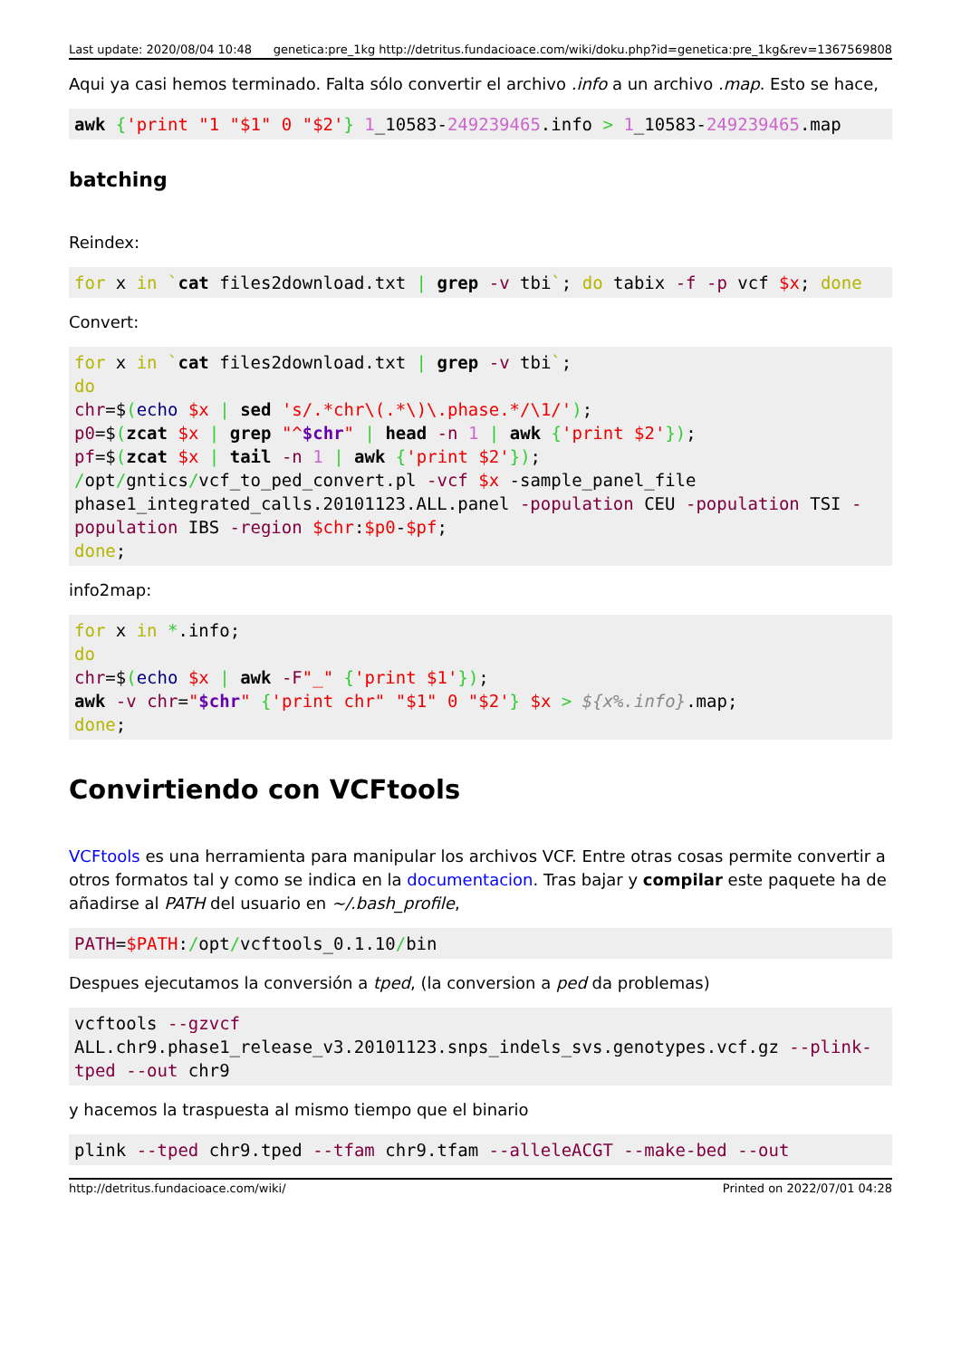Last update: 2020/08/04 10:48 genetica:pre_1kg http://detritus.fundacioace.com/wiki/doku.php?id=genetica:pre_1kg&rev=1367569808
Aqui ya casi hemos terminado. Falta sólo convertir el archivo .info a un archivo .map. Esto se hace,
awk {'print "1 "$1" 0 "$2'} 1_10583-249239465.info > 1_10583-249239465.map
batching
Reindex:
for x in `cat files2download.txt | grep -v tbi`; do tabix -f -p vcf $x; done
Convert:
for x in `cat files2download.txt | grep -v tbi`;
do
chr=$(echo $x | sed 's/.*chr\(.*\)\.phase.*/\1/');
p0=$(zcat $x | grep "^$chr" | head -n 1 | awk {'print $2'});
pf=$(zcat $x | tail -n 1 | awk {'print $2'});
/opt/gntics/vcf_to_ped_convert.pl -vcf $x -sample_panel_file phase1_integrated_calls.20101123.ALL.panel -population CEU -population TSI -population IBS -region $chr:$p0-$pf;
done;
info2map:
for x in *.info;
do
chr=$(echo $x | awk -F"_" {'print $1'});
awk -v chr="$chr" {'print chr" "$1" 0 "$2'} $x > ${x%.info}.map;
done;
Convirtiendo con VCFtools
VCFtools es una herramienta para manipular los archivos VCF. Entre otras cosas permite convertir a otros formatos tal y como se indica en la documentacion. Tras bajar y compilar este paquete ha de añadirse al PATH del usuario en ~/.bash_profile,
PATH=$PATH:/opt/vcftools_0.1.10/bin
Despues ejecutamos la conversión a tped, (la conversion a ped da problemas)
vcftools --gzvcf ALL.chr9.phase1_release_v3.20101123.snps_indels_svs.genotypes.vcf.gz --plink-tped --out chr9
y hacemos la traspuesta al mismo tiempo que el binario
plink --tped chr9.tped --tfam chr9.tfam --alleleACGT --make-bed --out
http://detritus.fundacioace.com/wiki/ Printed on 2022/07/01 04:28